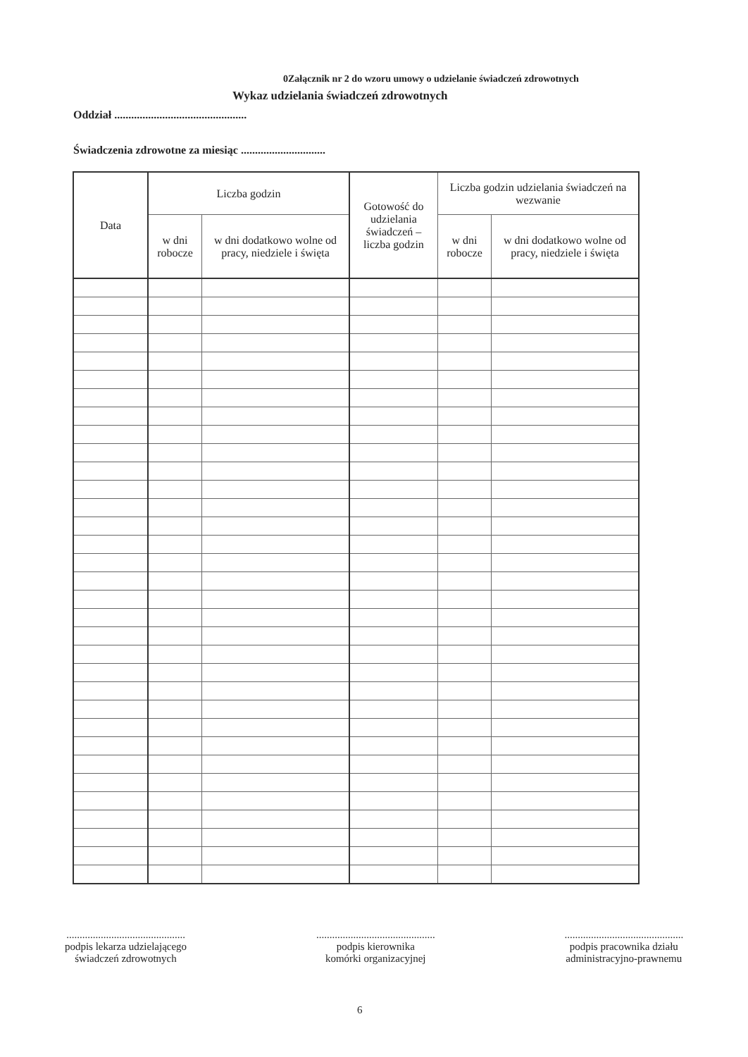0Załącznik nr 2 do wzoru umowy o udzielanie świadczeń zdrowotnych
Wykaz udzielania świadczeń zdrowotnych
Oddział ...............................................
Świadczenia zdrowotne za miesiąc ..............................
| Data | Liczba godzin | | Gotowość do udzielania świadczeń – liczba godzin | Liczba godzin udzielania świadczeń na wezwanie | |
| --- | --- | --- | --- | --- | --- |
| | w dni robocze | w dni dodatkowo wolne od pracy, niedziele i święta | | w dni robocze | w dni dodatkowo wolne od pracy, niedziele i święta |
.............................................
podpis lekarza udzielającego
świadczeń zdrowotnych
.............................................
podpis kierownika
komórki organizacyjnej
.............................................
podpis pracownika działu
administracyjno-prawnemu
6